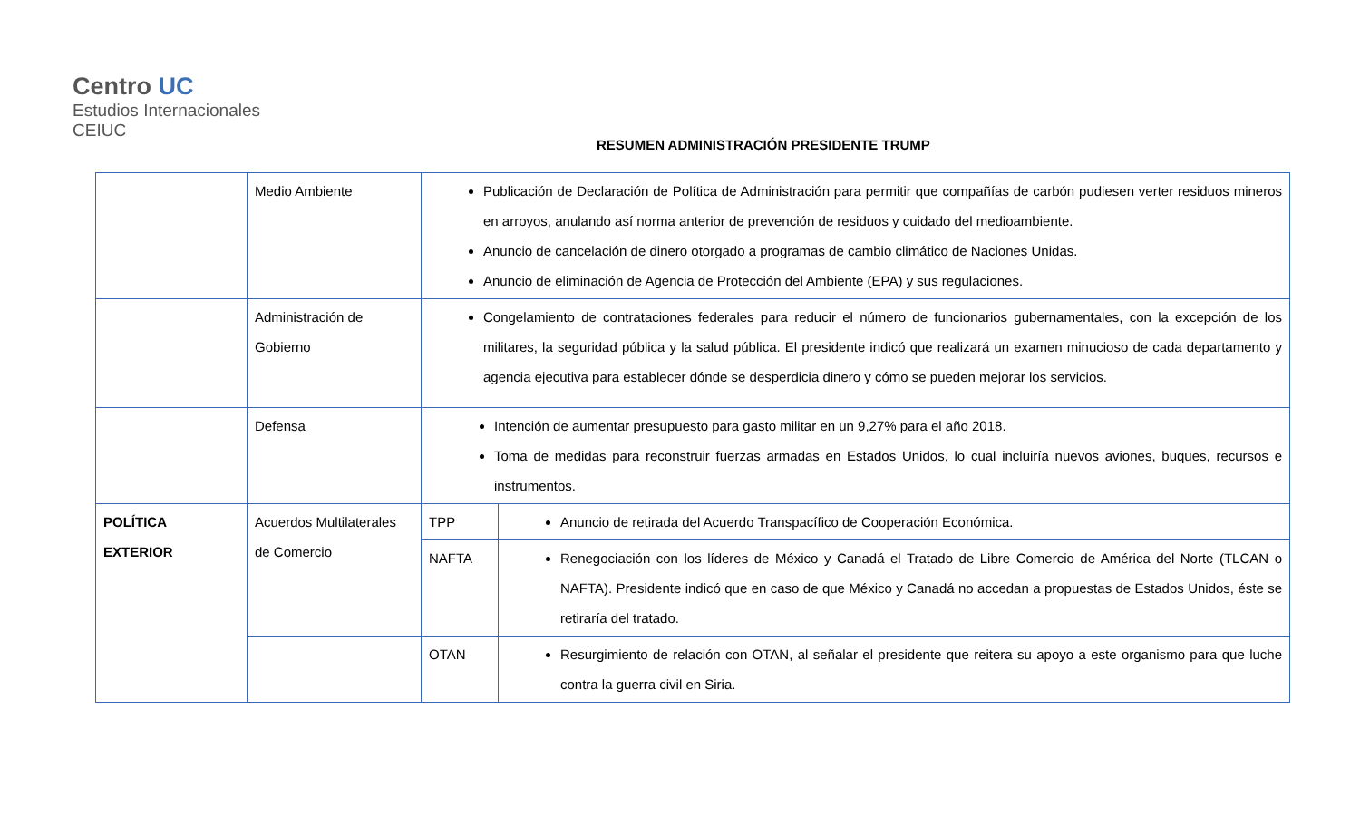Centro UC
Estudios Internacionales
CEIUC
RESUMEN ADMINISTRACIÓN PRESIDENTE TRUMP
| | Medio Ambiente | Publicación de Declaración de Política de Administración para permitir que compañías de carbón pudiesen verter residuos mineros en arroyos, anulando así norma anterior de prevención de residuos y cuidado del medioambiente. Anuncio de cancelación de dinero otorgado a programas de cambio climático de Naciones Unidas. Anuncio de eliminación de Agencia de Protección del Ambiente (EPA) y sus regulaciones. | |
| | Administración de Gobierno | Congelamiento de contrataciones federales para reducir el número de funcionarios gubernamentales, con la excepción de los militares, la seguridad pública y la salud pública. El presidente indicó que realizará un examen minucioso de cada departamento y agencia ejecutiva para establecer dónde se desperdicia dinero y cómo se pueden mejorar los servicios. | |
| | Defensa | Intención de aumentar presupuesto para gasto militar en un 9,27% para el año 2018. Toma de medidas para reconstruir fuerzas armadas en Estados Unidos, lo cual incluiría nuevos aviones, buques, recursos e instrumentos. | |
| POLÍTICA EXTERIOR | Acuerdos Multilaterales de Comercio | TPP | Anuncio de retirada del Acuerdo Transpacífico de Cooperación Económica. |
| | | NAFTA | Renegociación con los líderes de México y Canadá el Tratado de Libre Comercio de América del Norte (TLCAN o NAFTA). Presidente indicó que en caso de que México y Canadá no accedan a propuestas de Estados Unidos, éste se retiraría del tratado. |
| | | OTAN | Resurgimiento de relación con OTAN, al señalar el presidente que reitera su apoyo a este organismo para que luche contra la guerra civil en Siria. |